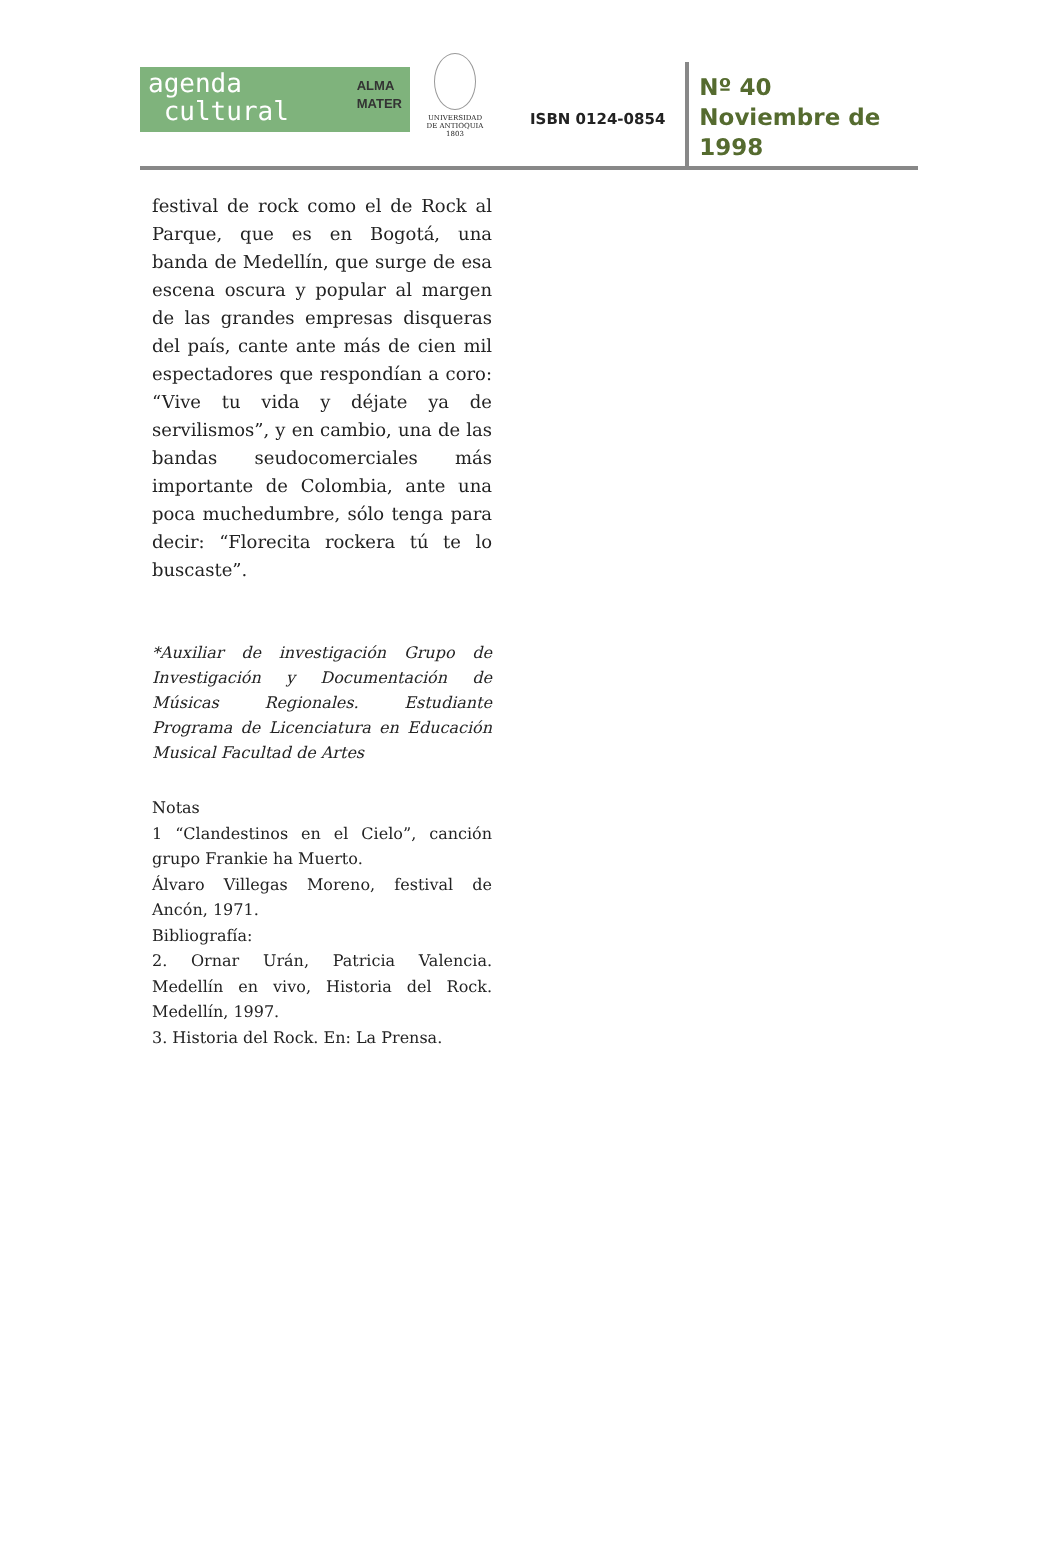agenda
cultural ALMA
MATER
UNIVERSIDAD
DE ANTIOQUIA
1803
ISBN 0124-0854
Nº 40
Noviembre de
1998
festival de rock como el de Rock al Parque, que es en Bogotá, una banda de Medellín, que surge de esa escena oscura y popular al margen de las grandes empresas disqueras del país, cante ante más de cien mil espectadores que respondían a coro: “Vive tu vida y déjate ya de servilismos”, y en cambio, una de las bandas seudocomerciales más importante de Colombia, ante una poca muchedumbre, sólo tenga para decir: “Florecita rockera tú te lo buscaste”.
*Auxiliar de investigación Grupo de Investigación y Documentación de Músicas Regionales. Estudiante Programa de Licenciatura en Educación Musical Facultad de Artes
Notas
1 “Clandestinos en el Cielo”, canción grupo Frankie ha Muerto.
Álvaro Villegas Moreno, festival de Ancón, 1971.
Bibliografía:
2. Ornar Urán, Patricia Valencia. Medellín en vivo, Historia del Rock. Medellín, 1997.
3. Historia del Rock. En: La Prensa.